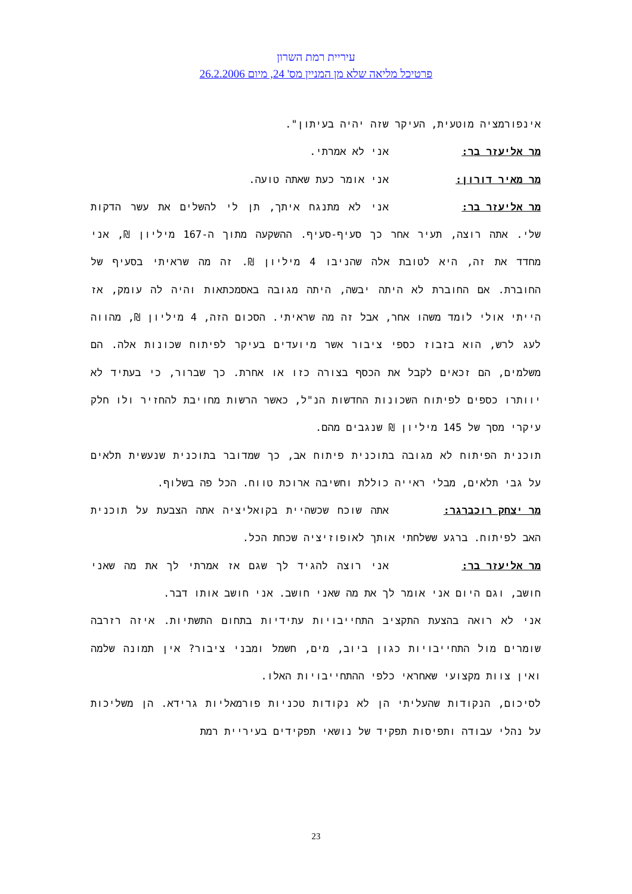עיריית רמת השרון
פרטיכל מליאה שלא מן המניין מס' 24, מיום 26.2.2006
אינפורמציה מוטעית, העיקר שזה יהיה בעיתון".
מר אליעזר בר: אני לא אמרתי.
מר מאיר דורון: אני אומר כעת שאתה טועה.
מר אליעזר בר: אני לא מתנגח איתך, תן לי להשלים את עשר הדקות שלי. אתה רוצה, תעיר אחר כך סעיף-סעיף. ההשקעה מתוך ה-167 מיליון ₪, אני מחדד את זה, היא לטובת אלה שהניבו 4 מיליון ₪. זה מה שראיתי בסעיף של החוברת. אם החוברת לא היתה יבשה, היתה מגובה באסמכתאות והיה לה עומק, אז הייתי אולי לומד משהו אחר, אבל זה מה שראיתי. הסכום הזה, 4 מיליון ₪, מהווה לעג לרש, הוא בזבוז כספי ציבור אשר מיועדים בעיקר לפיתוח שכונות אלה. הם משלמים, הם זכאים לקבל את הכסף בצורה כזו או אחרת. כך שברור, כי בעתיד לא יוותרו כספים לפיתוח השכונות החדשות הנ"ל, כאשר הרשות מחויבת להחזיר ולו חלק עיקרי מסך של 145 מיליון ₪ שנגבים מהם.
תוכנית הפיתוח לא מגובה בתוכנית פיתוח אב, כך שמדובר בתוכנית שנעשית תלאים על גבי תלאים, מבלי ראייה כוללת וחשיבה ארוכת טווח. הכל פה בשלוף.
מר יצחק רוכברגר: אתה שוכח שכשהיית בקואליציה אתה הצבעת על תוכנית האב לפיתוח. ברגע ששלחתי אותך לאופוזיציה שכחת הכל.
מר אליעזר בר: אני רוצה להגיד לך שגם אז אמרתי לך את מה שאני חושב, וגם היום אני אומר לך את מה שאני חושב. אני חושב אותו דבר.
אני לא רואה בהצעת התקציב התחייבויות עתידיות בתחום התשתיות. איזה רזרבה שומרים מול התחייבויות כגון ביוב, מים, חשמל ומבני ציבור? אין תמונה שלמה ואין צוות מקצועי שאחראי כלפי ההתחייבויות האלו.
לסיכום, הנקודות שהעליתי הן לא נקודות טכניות פורמאליות גרידא. הן משליכות על נהלי עבודה ותפיסות תפקיד של נושאי תפקידים בעיריית רמת
23